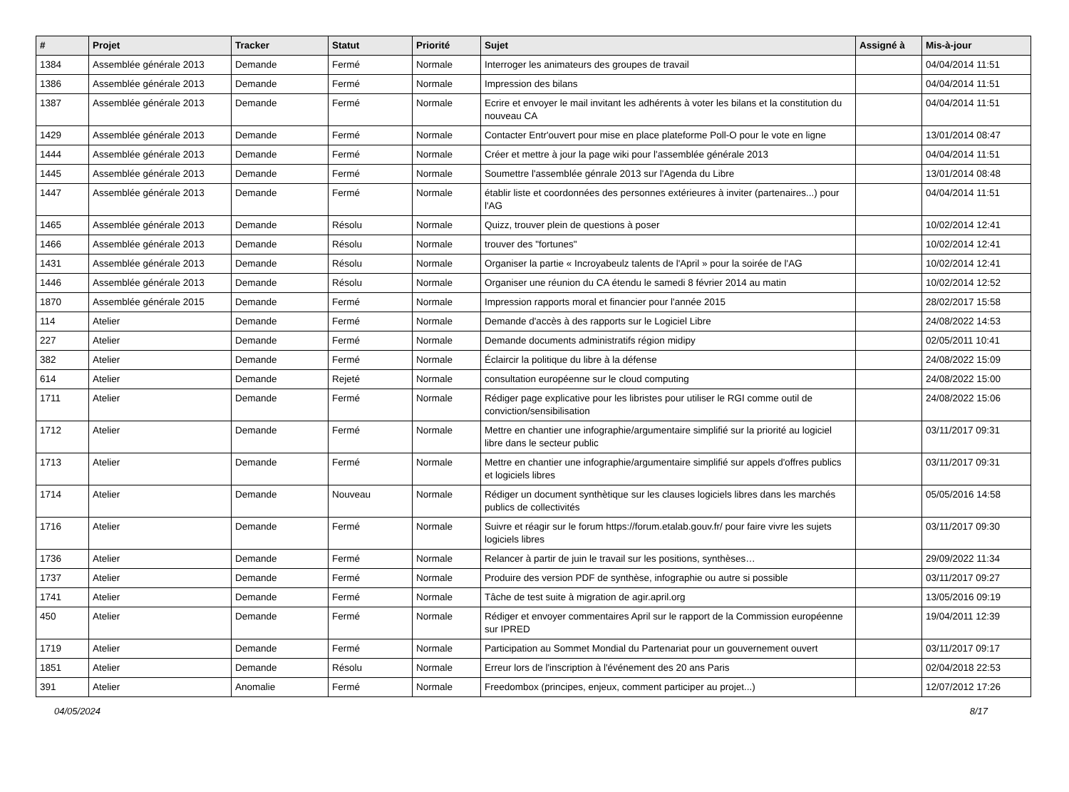| # | Projet | Tracker | Statut | Priorité | Sujet | Assigné à | Mis-à-jour |
| --- | --- | --- | --- | --- | --- | --- | --- |
| 1384 | Assemblée générale 2013 | Demande | Fermé | Normale | Interroger les animateurs des groupes de travail | | 04/04/2014 11:51 |
| 1386 | Assemblée générale 2013 | Demande | Fermé | Normale | Impression des bilans | | 04/04/2014 11:51 |
| 1387 | Assemblée générale 2013 | Demande | Fermé | Normale | Ecrire et envoyer le mail invitant les adhérents à voter les bilans et la constitution du nouveau CA | | 04/04/2014 11:51 |
| 1429 | Assemblée générale 2013 | Demande | Fermé | Normale | Contacter Entr'ouvert pour mise en place plateforme Poll-O pour le vote en ligne | | 13/01/2014 08:47 |
| 1444 | Assemblée générale 2013 | Demande | Fermé | Normale | Créer et mettre à jour la page wiki pour l'assemblée générale 2013 | | 04/04/2014 11:51 |
| 1445 | Assemblée générale 2013 | Demande | Fermé | Normale | Soumettre l'assemblée génrale 2013 sur l'Agenda du Libre | | 13/01/2014 08:48 |
| 1447 | Assemblée générale 2013 | Demande | Fermé | Normale | établir liste et coordonnées des personnes extérieures à inviter (partenaires...) pour l'AG | | 04/04/2014 11:51 |
| 1465 | Assemblée générale 2013 | Demande | Résolu | Normale | Quizz, trouver plein de questions à poser | | 10/02/2014 12:41 |
| 1466 | Assemblée générale 2013 | Demande | Résolu | Normale | trouver des "fortunes" | | 10/02/2014 12:41 |
| 1431 | Assemblée générale 2013 | Demande | Résolu | Normale | Organiser la partie « Incroyabeulz talents de l'April » pour la soirée de l'AG | | 10/02/2014 12:41 |
| 1446 | Assemblée générale 2013 | Demande | Résolu | Normale | Organiser une réunion du CA étendu le samedi 8 février 2014 au matin | | 10/02/2014 12:52 |
| 1870 | Assemblée générale 2015 | Demande | Fermé | Normale | Impression rapports moral et financier pour l'année 2015 | | 28/02/2017 15:58 |
| 114 | Atelier | Demande | Fermé | Normale | Demande d'accès à des rapports sur le Logiciel Libre | | 24/08/2022 14:53 |
| 227 | Atelier | Demande | Fermé | Normale | Demande documents administratifs région midipy | | 02/05/2011 10:41 |
| 382 | Atelier | Demande | Fermé | Normale | Éclaircir la politique du libre à la défense | | 24/08/2022 15:09 |
| 614 | Atelier | Demande | Rejeté | Normale | consultation européenne sur le cloud computing | | 24/08/2022 15:00 |
| 1711 | Atelier | Demande | Fermé | Normale | Rédiger page explicative pour les libristes pour utiliser le RGI comme outil de conviction/sensibilisation | | 24/08/2022 15:06 |
| 1712 | Atelier | Demande | Fermé | Normale | Mettre en chantier une infographie/argumentaire simplifié sur la priorité au logiciel libre dans le secteur public | | 03/11/2017 09:31 |
| 1713 | Atelier | Demande | Fermé | Normale | Mettre en chantier une infographie/argumentaire simplifié sur appels d'offres publics et logiciels libres | | 03/11/2017 09:31 |
| 1714 | Atelier | Demande | Nouveau | Normale | Rédiger un document synthètique sur les clauses logiciels libres dans les marchés publics de collectivités | | 05/05/2016 14:58 |
| 1716 | Atelier | Demande | Fermé | Normale | Suivre et réagir sur le forum https://forum.etalab.gouv.fr/ pour faire vivre les sujets logiciels libres | | 03/11/2017 09:30 |
| 1736 | Atelier | Demande | Fermé | Normale | Relancer à partir de juin le travail sur les positions, synthèses… | | 29/09/2022 11:34 |
| 1737 | Atelier | Demande | Fermé | Normale | Produire des version PDF de synthèse, infographie ou autre si possible | | 03/11/2017 09:27 |
| 1741 | Atelier | Demande | Fermé | Normale | Tâche de test suite à migration de agir.april.org | | 13/05/2016 09:19 |
| 450 | Atelier | Demande | Fermé | Normale | Rédiger et envoyer commentaires April sur le rapport de la Commission européenne sur IPRED | | 19/04/2011 12:39 |
| 1719 | Atelier | Demande | Fermé | Normale | Participation au Sommet Mondial du Partenariat pour un gouvernement ouvert | | 03/11/2017 09:17 |
| 1851 | Atelier | Demande | Résolu | Normale | Erreur lors de l'inscription à l'événement des 20 ans Paris | | 02/04/2018 22:53 |
| 391 | Atelier | Anomalie | Fermé | Normale | Freedombox (principes, enjeux, comment participer au projet...) | | 12/07/2012 17:26 |
04/05/2024 8/17